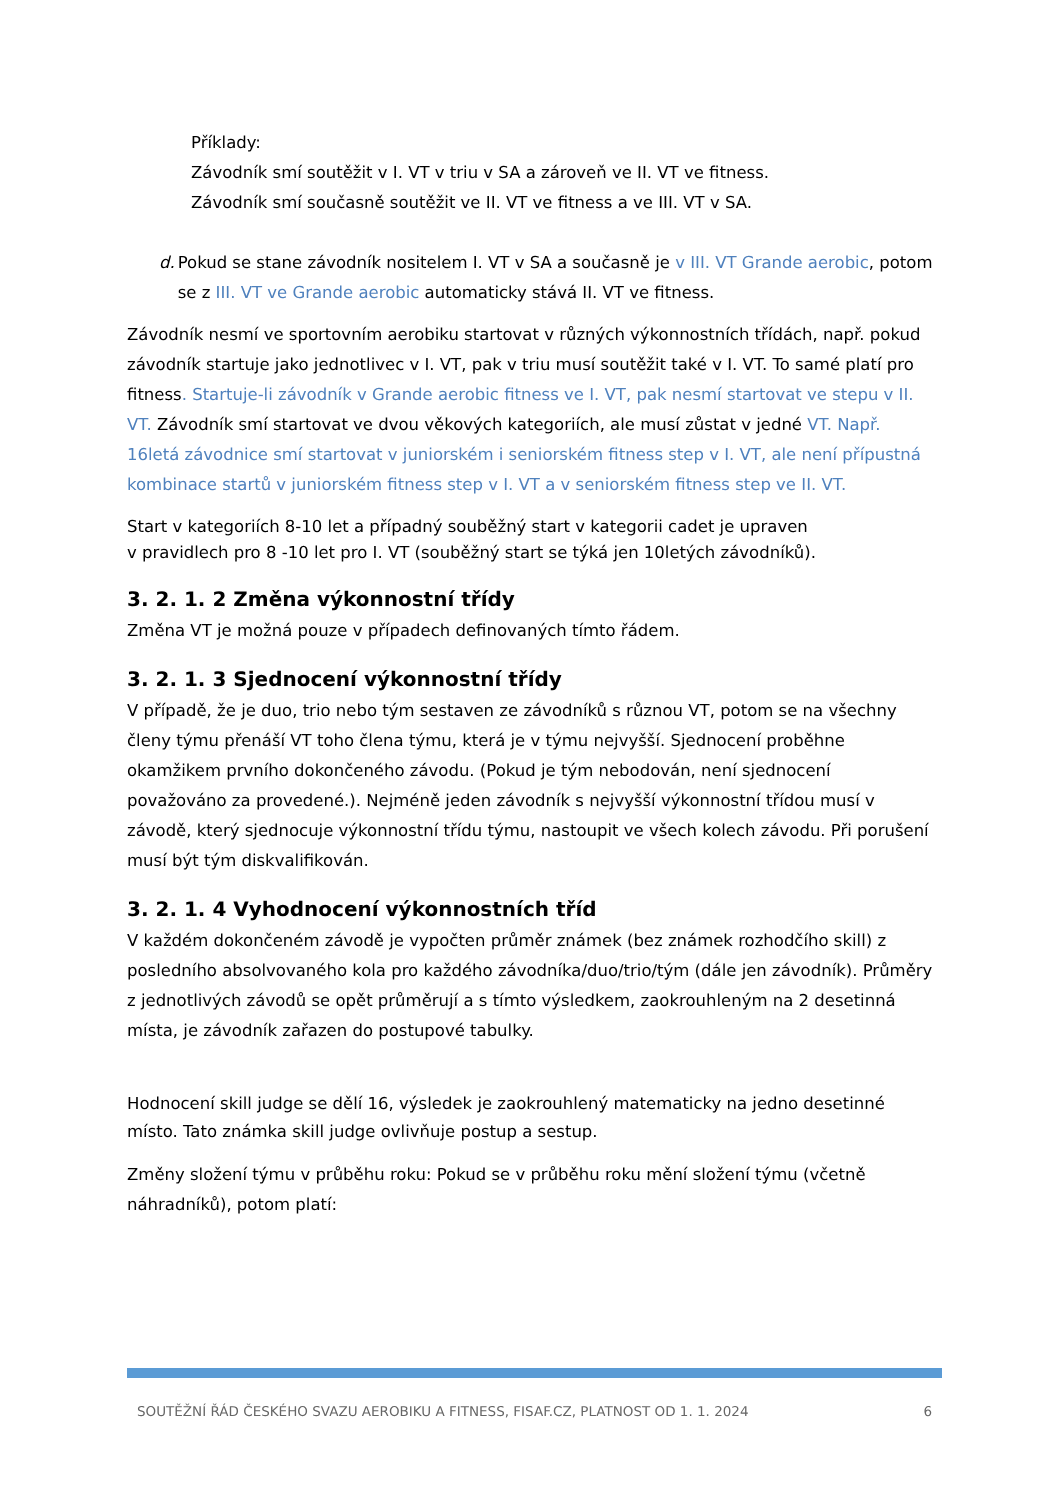Příklady:
Závodník smí soutěžit v I. VT v triu v SA a zároveň ve II. VT ve fitness.
Závodník smí současně soutěžit ve II. VT ve fitness a ve III. VT v SA.
d. Pokud se stane závodník nositelem I. VT v SA a současně je v III. VT Grande aerobic, potom se z III. VT ve Grande aerobic automaticky stává II. VT ve fitness.
Závodník nesmí ve sportovním aerobiku startovat v různých výkonnostních třídách, např. pokud závodník startuje jako jednotlivec v I. VT, pak v triu musí soutěžit také v I. VT. To samé platí pro fitness. Startuje-li závodník v Grande aerobic fitness ve I. VT, pak nesmí startovat ve stepu v II. VT. Závodník smí startovat ve dvou věkových kategoriích, ale musí zůstat v jedné VT. Např. 16letá závodnice smí startovat v juniorském i seniorském fitness step v I. VT, ale není přípustná kombinace startů v juniorském fitness step v I. VT a v seniorském fitness step ve II. VT.
Start v kategoriích 8-10 let a případný souběžný start v kategorii cadet je upraven
v pravidlech pro 8 -10 let pro I. VT (souběžný start se týká jen 10letých závodníků).
3. 2. 1. 2 Změna výkonnostní třídy
Změna VT je možná pouze v případech definovaných tímto řádem.
3. 2. 1. 3 Sjednocení výkonnostní třídy
V případě, že je duo, trio nebo tým sestaven ze závodníků s různou VT, potom se na všechny členy týmu přenáší VT toho člena týmu, která je v týmu nejvyšší. Sjednocení proběhne okamžikem prvního dokončeného závodu. (Pokud je tým nebodován, není sjednocení považováno za provedené.). Nejméně jeden závodník s nejvyšší výkonnostní třídou musí v závodě, který sjednocuje výkonnostní třídu týmu, nastoupit ve všech kolech závodu. Při porušení musí být tým diskvalifikován.
3. 2. 1. 4 Vyhodnocení výkonnostních tříd
V každém dokončeném závodě je vypočten průměr známek (bez známek rozhodčího skill) z posledního absolvovaného kola pro každého závodníka/duo/trio/tým (dále jen závodník). Průměry z jednotlivých závodů se opět průměrují a s tímto výsledkem, zaokrouhleným na 2 desetinná místa, je závodník zařazen do postupové tabulky.
Hodnocení skill judge se dělí 16, výsledek je zaokrouhlený matematicky na jedno desetinné místo. Tato známka skill judge ovlivňuje postup a sestup.
Změny složení týmu v průběhu roku: Pokud se v průběhu roku mění složení týmu (včetně náhradníků), potom platí:
SOUTĚŽNÍ ŘÁD ČESKÉHO SVAZU AEROBIKU A FITNESS, FISAF.CZ, PLATNOST OD 1. 1. 2024 6